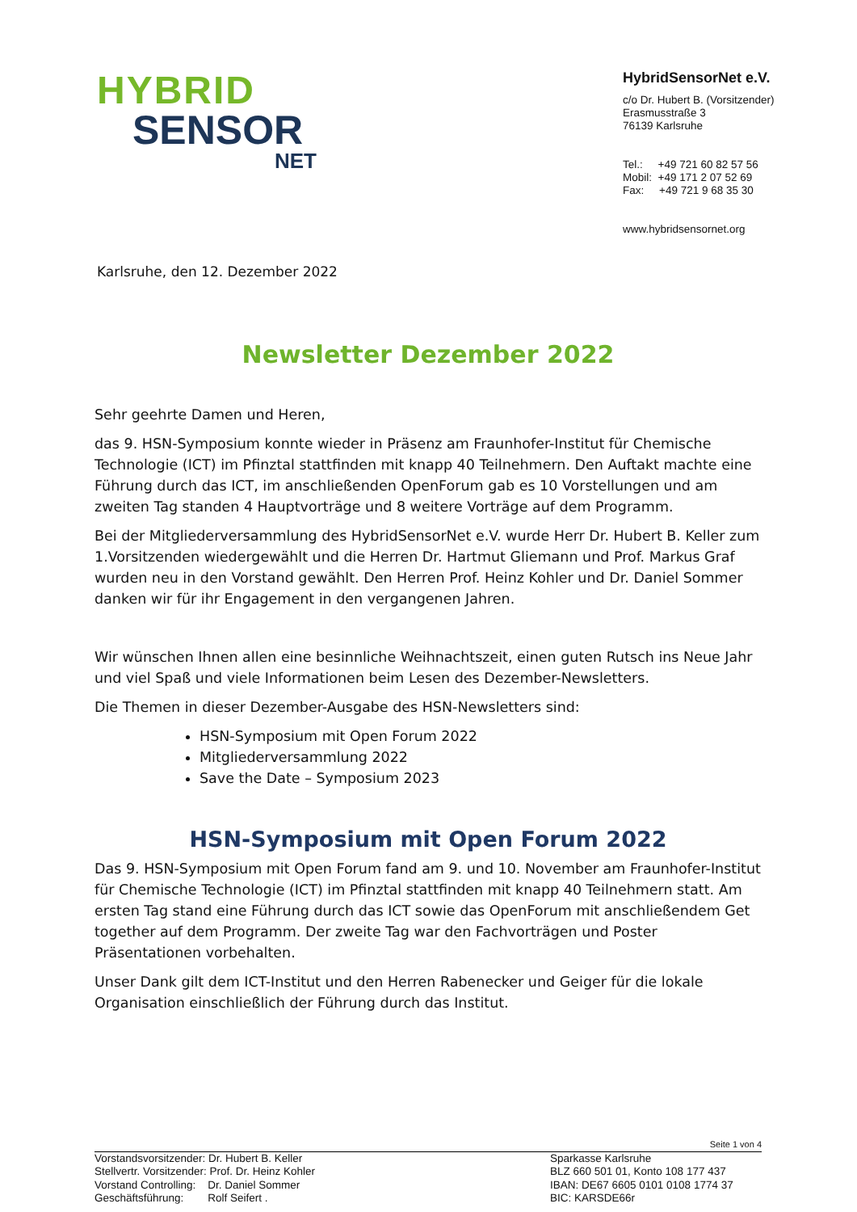HYBRID
SENSOR
NET
HybridSensorNet e.V.
c/o Dr. Hubert B. (Vorsitzender)
Erasmusstraße 3
76139 Karlsruhe
Tel.: +49 721 60 82 57 56
Mobil: +49 171 2 07 52 69
Fax: +49 721 9 68 35 30
www.hybridsensornet.org
Karlsruhe, den 12. Dezember 2022
Newsletter Dezember 2022
Sehr geehrte Damen und Heren,
das 9. HSN-Symposium konnte wieder in Präsenz am Fraunhofer-Institut für Chemische Technologie (ICT) im Pfinztal stattfinden mit knapp 40 Teilnehmern. Den Auftakt machte eine Führung durch das ICT, im anschließenden OpenForum gab es 10 Vorstellungen und am zweiten Tag standen 4 Hauptvorträge und 8 weitere Vorträge auf dem Programm.
Bei der Mitgliederversammlung des HybridSensorNet e.V. wurde Herr Dr. Hubert B. Keller zum 1.Vorsitzenden wiedergewählt und die Herren Dr. Hartmut Gliemann und Prof. Markus Graf wurden neu in den Vorstand gewählt. Den Herren Prof. Heinz Kohler und Dr. Daniel Sommer danken wir für ihr Engagement in den vergangenen Jahren.
Wir wünschen Ihnen allen eine besinnliche Weihnachtszeit, einen guten Rutsch ins Neue Jahr und viel Spaß und viele Informationen beim Lesen des Dezember-Newsletters.
Die Themen in dieser Dezember-Ausgabe des HSN-Newsletters sind:
HSN-Symposium mit Open Forum 2022
Mitgliederversammlung 2022
Save the Date – Symposium 2023
HSN-Symposium mit Open Forum 2022
Das 9. HSN-Symposium mit Open Forum fand am 9. und 10. November am Fraunhofer-Institut für Chemische Technologie (ICT) im Pfinztal stattfinden mit knapp 40 Teilnehmern statt. Am ersten Tag stand eine Führung durch das ICT sowie das OpenForum mit anschließendem Get together auf dem Programm. Der zweite Tag war den Fachvorträgen und Poster Präsentationen vorbehalten.
Unser Dank gilt dem ICT-Institut und den Herren Rabenecker und Geiger für die lokale Organisation einschließlich der Führung durch das Institut.
Seite 1 von 4
Vorstandsvorsitzender: Dr. Hubert B. Keller
Stellvertr. Vorsitzender: Prof. Dr. Heinz Kohler
Vorstand Controlling: Dr. Daniel Sommer
Geschäftsführung: Rolf Seifert .
Sparkasse Karlsruhe
BLZ 660 501 01, Konto 108 177 437
IBAN: DE67 6605 0101 0108 1774 37
BIC: KARSDE66r